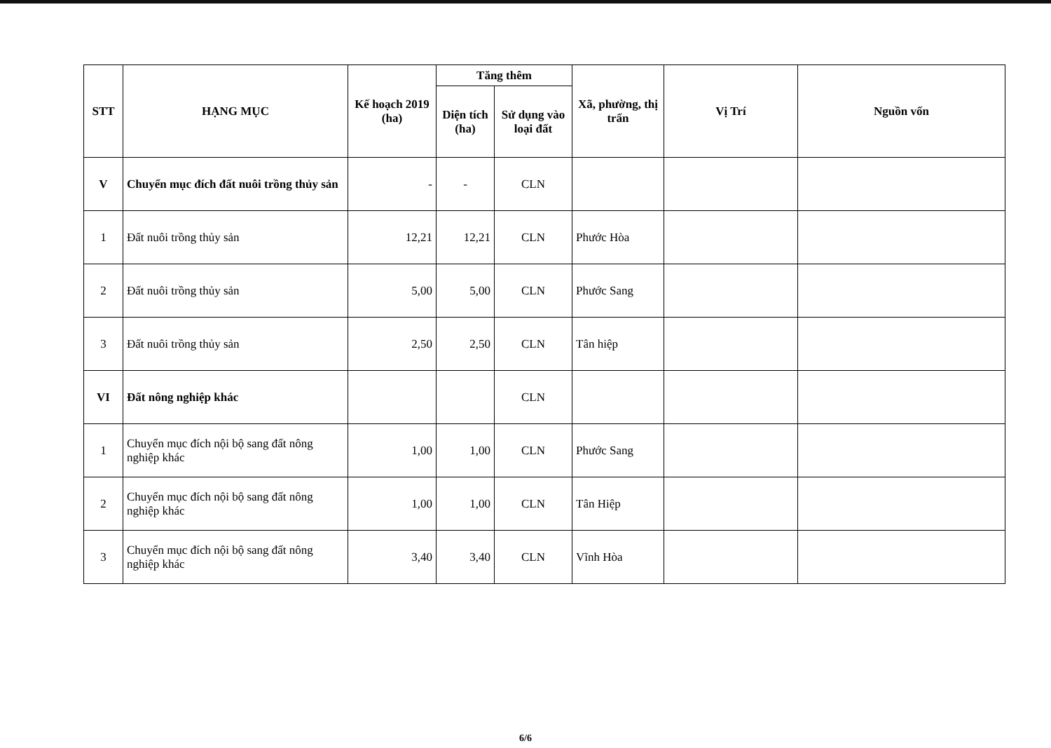| STT | HẠNG MỤC | Kế hoạch 2019 (ha) | Tăng thêm | | Xã, phường, thị trấn | Vị Trí | Nguồn vốn |
| --- | --- | --- | --- | --- | --- | --- | --- |
| | | | Diện tích (ha) | Sử dụng vào loại đất | | | |
| V | Chuyển mục đích đất nuôi trồng thủy sản | - | - | CLN | | | |
| 1 | Đất nuôi trồng thủy sản | 12,21 | 12,21 | CLN | Phước Hòa | | |
| 2 | Đất nuôi trồng thủy sản | 5,00 | 5,00 | CLN | Phước Sang | | |
| 3 | Đất nuôi trồng thủy sản | 2,50 | 2,50 | CLN | Tân hiệp | | |
| VI | Đất nông nghiệp khác | | | CLN | | | |
| 1 | Chuyển mục đích nội bộ sang đất nông nghiệp khác | 1,00 | 1,00 | CLN | Phước Sang | | |
| 2 | Chuyển mục đích nội bộ sang đất nông nghiệp khác | 1,00 | 1,00 | CLN | Tân Hiệp | | |
| 3 | Chuyển mục đích nội bộ sang đất nông nghiệp khác | 3,40 | 3,40 | CLN | Vĩnh Hòa | | |
6/6